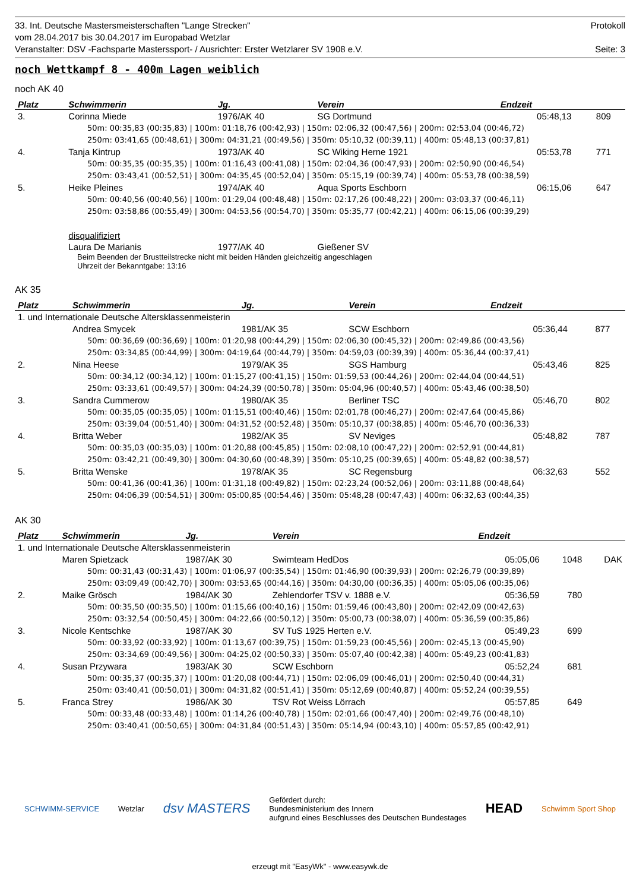33. Int. Deutsche Mastersmeisterschaften "Lange Strecken" Protokoll
vom 28.04.2017 bis 30.04.2017 im Europabad Wetzlar
Veranstalter: DSV -Fachsparte Masterssport- / Ausrichter: Erster Wetzlarer SV 1908 e.V. Seite: 3
noch Wettkampf 8 - 400m Lagen weiblich
noch AK 40
| Platz | Schwimmerin | Jg. | Verein | Endzeit | | |
| --- | --- | --- | --- | --- | --- | --- |
| 3. | Corinna Miede | 1976/AK 40 | SG Dortmund | 05:48,13 | 809 | |
| 50m: 00:35,83 (00:35,83) / 100m: 01:18,76 (00:42,93) / 150m: 02:06,32 (00:47,56) / 200m: 02:53,04 (00:46,72) | | | | | | |
| 250m: 03:41,65 (00:48,61) / 300m: 04:31,21 (00:49,56) / 350m: 05:10,32 (00:39,11) / 400m: 05:48,13 (00:37,81) | | | | | | |
| 4. | Tanja Kintrup | 1973/AK 40 | SC Wiking Herne 1921 | 05:53,78 | 771 | |
| 50m: 00:35,35 (00:35,35) / 100m: 01:16,43 (00:41,08) / 150m: 02:04,36 (00:47,93) / 200m: 02:50,90 (00:46,54) | | | | | | |
| 250m: 03:43,41 (00:52,51) / 300m: 04:35,45 (00:52,04) / 350m: 05:15,19 (00:39,74) / 400m: 05:53,78 (00:38,59) | | | | | | |
| 5. | Heike Pleines | 1974/AK 40 | Aqua Sports Eschborn | 06:15,06 | 647 | |
| 50m: 00:40,56 (00:40,56) / 100m: 01:29,04 (00:48,48) / 150m: 02:17,26 (00:48,22) / 200m: 03:03,37 (00:46,11) | | | | | | |
| 250m: 03:58,86 (00:55,49) / 300m: 04:53,56 (00:54,70) / 350m: 05:35,77 (00:42,21) / 400m: 06:15,06 (00:39,29) | | | | | | |
| | disqualifiziert | | | | | |
| | Laura De Marianis | 1977/AK 40 | Gießener SV | | | |
| Beim Beenden der Brustteilstrecke nicht mit beiden Händen gleichzeitig angeschlagen Uhrzeit der Bekanntgabe: 13:16 | | | | | | |
AK 35
| Platz | Schwimmerin | Jg. | Verein | Endzeit | | |
| --- | --- | --- | --- | --- | --- | --- |
| 1. und Internationale Deutsche Altersklassenmeisterin | | | | | | |
| | Andrea Smycek | 1981/AK 35 | SCW Eschborn | 05:36,44 | 877 | |
| 50m: 00:36,69 (00:36,69) / 100m: 01:20,98 (00:44,29) / 150m: 02:06,30 (00:45,32) / 200m: 02:49,86 (00:43,56) | | | | | | |
| 250m: 03:34,85 (00:44,99) / 300m: 04:19,64 (00:44,79) / 350m: 04:59,03 (00:39,39) / 400m: 05:36,44 (00:37,41) | | | | | | |
| 2. | Nina Heese | 1979/AK 35 | SGS Hamburg | 05:43,46 | 825 | |
| 50m: 00:34,12 (00:34,12) / 100m: 01:15,27 (00:41,15) / 150m: 01:59,53 (00:44,26) / 200m: 02:44,04 (00:44,51) | | | | | | |
| 250m: 03:33,61 (00:49,57) / 300m: 04:24,39 (00:50,78) / 350m: 05:04,96 (00:40,57) / 400m: 05:43,46 (00:38,50) | | | | | | |
| 3. | Sandra Cummerow | 1980/AK 35 | Berliner TSC | 05:46,70 | 802 | |
| 50m: 00:35,05 (00:35,05) / 100m: 01:15,51 (00:40,46) / 150m: 02:01,78 (00:46,27) / 200m: 02:47,64 (00:45,86) | | | | | | |
| 250m: 03:39,04 (00:51,40) / 300m: 04:31,52 (00:52,48) / 350m: 05:10,37 (00:38,85) / 400m: 05:46,70 (00:36,33) | | | | | | |
| 4. | Britta Weber | 1982/AK 35 | SV Neviges | 05:48,82 | 787 | |
| 50m: 00:35,03 (00:35,03) / 100m: 01:20,88 (00:45,85) / 150m: 02:08,10 (00:47,22) / 200m: 02:52,91 (00:44,81) | | | | | | |
| 250m: 03:42,21 (00:49,30) / 300m: 04:30,60 (00:48,39) / 350m: 05:10,25 (00:39,65) / 400m: 05:48,82 (00:38,57) | | | | | | |
| 5. | Britta Wenske | 1978/AK 35 | SC Regensburg | 06:32,63 | 552 | |
| 50m: 00:41,36 (00:41,36) / 100m: 01:31,18 (00:49,82) / 150m: 02:23,24 (00:52,06) / 200m: 03:11,88 (00:48,64) | | | | | | |
| 250m: 04:06,39 (00:54,51) / 300m: 05:00,85 (00:54,46) / 350m: 05:48,28 (00:47,43) / 400m: 06:32,63 (00:44,35) | | | | | | |
AK 30
| Platz | Schwimmerin | Jg. | Verein | Endzeit | | |
| --- | --- | --- | --- | --- | --- | --- |
| 1. und Internationale Deutsche Altersklassenmeisterin | | | | | | |
| | Maren Spietzack | 1987/AK 30 | Swimteam HedDos | 05:05,06 | 1048 | DAK |
| 50m: 00:31,43 (00:31,43) / 100m: 01:06,97 (00:35,54) / 150m: 01:46,90 (00:39,93) / 200m: 02:26,79 (00:39,89) | | | | | | |
| 250m: 03:09,49 (00:42,70) / 300m: 03:53,65 (00:44,16) / 350m: 04:30,00 (00:36,35) / 400m: 05:05,06 (00:35,06) | | | | | | |
| 2. | Maike Grösch | 1984/AK 30 | Zehlendorfer TSV v. 1888 e.V. | 05:36,59 | 780 | |
| 50m: 00:35,50 (00:35,50) / 100m: 01:15,66 (00:40,16) / 150m: 01:59,46 (00:43,80) / 200m: 02:42,09 (00:42,63) | | | | | | |
| 250m: 03:32,54 (00:50,45) / 300m: 04:22,66 (00:50,12) / 350m: 05:00,73 (00:38,07) / 400m: 05:36,59 (00:35,86) | | | | | | |
| 3. | Nicole Kentschke | 1987/AK 30 | SV TuS 1925 Herten e.V. | 05:49,23 | 699 | |
| 50m: 00:33,92 (00:33,92) / 100m: 01:13,67 (00:39,75) / 150m: 01:59,23 (00:45,56) / 200m: 02:45,13 (00:45,90) | | | | | | |
| 250m: 03:34,69 (00:49,56) / 300m: 04:25,02 (00:50,33) / 350m: 05:07,40 (00:42,38) / 400m: 05:49,23 (00:41,83) | | | | | | |
| 4. | Susan Przywara | 1983/AK 30 | SCW Eschborn | 05:52,24 | 681 | |
| 50m: 00:35,37 (00:35,37) / 100m: 01:20,08 (00:44,71) / 150m: 02:06,09 (00:46,01) / 200m: 02:50,40 (00:44,31) | | | | | | |
| 250m: 03:40,41 (00:50,01) / 300m: 04:31,82 (00:51,41) / 350m: 05:12,69 (00:40,87) / 400m: 05:52,24 (00:39,55) | | | | | | |
| 5. | Franca Strey | 1986/AK 30 | TSV Rot Weiss Lörrach | 05:57,85 | 649 | |
| 50m: 00:33,48 (00:33,48) / 100m: 01:14,26 (00:40,78) / 150m: 02:01,66 (00:47,40) / 200m: 02:49,76 (00:48,10) | | | | | | |
| 250m: 03:40,41 (00:50,65) / 300m: 04:31,84 (00:51,43) / 350m: 05:14,94 (00:43,10) / 400m: 05:57,85 (00:42,91) | | | | | | |
SCHWIMM-SERVICE Wetzlar dsv MASTERS Gefördert durch:
Bundesministerium des Innern
aufgrund eines Beschlusses des Deutschen Bundestages HEAD Schwimm Sport Shop
erzeugt mit "EasyWk" - www.easywk.de